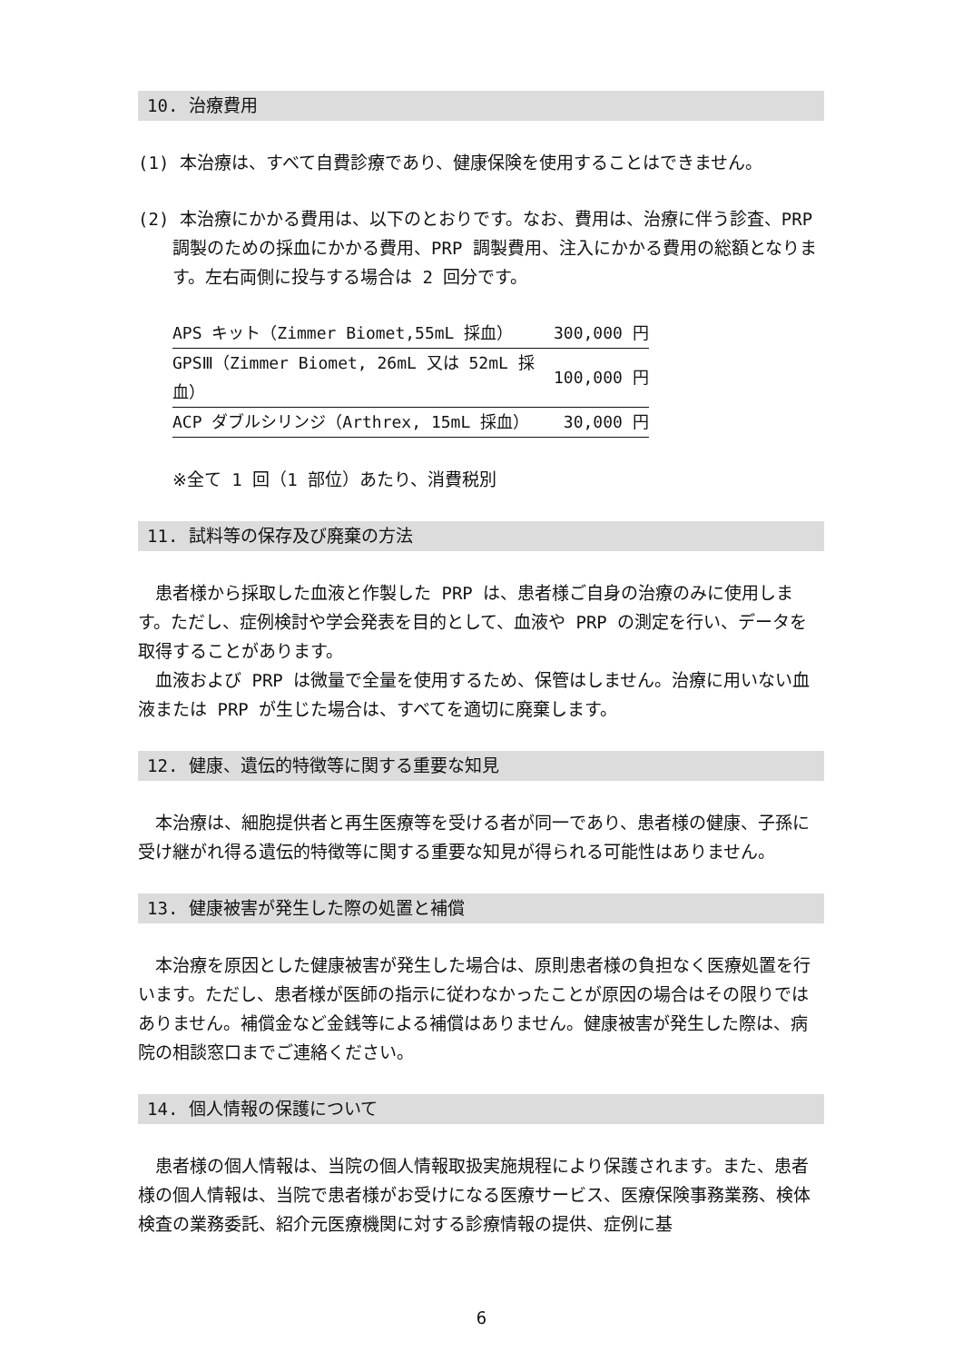10. 治療費用
(1) 本治療は、すべて自費診療であり、健康保険を使用することはできません。
(2) 本治療にかかる費用は、以下のとおりです。なお、費用は、治療に伴う診査、PRP 調製のための採血にかかる費用、PRP 調製費用、注入にかかる費用の総額となります。左右両側に投与する場合は 2 回分です。
| APS キット（Zimmer Biomet,55mL 採血） | 300,000 円 |
| GPSⅢ（Zimmer Biomet, 26mL 又は 52mL 採血） | 100,000 円 |
| ACP ダブルシリンジ（Arthrex, 15mL 採血） | 30,000 円 |
※全て 1 回（1 部位）あたり、消費税別
11. 試料等の保存及び廃棄の方法
　患者様から採取した血液と作製した PRP は、患者様ご自身の治療のみに使用します。ただし、症例検討や学会発表を目的として、血液や PRP の測定を行い、データを取得することがあります。
　血液および PRP は微量で全量を使用するため、保管はしません。治療に用いない血液または PRP が生じた場合は、すべてを適切に廃棄します。
12. 健康、遺伝的特徴等に関する重要な知見
　本治療は、細胞提供者と再生医療等を受ける者が同一であり、患者様の健康、子孫に受け継がれ得る遺伝的特徴等に関する重要な知見が得られる可能性はありません。
13. 健康被害が発生した際の処置と補償
　本治療を原因とした健康被害が発生した場合は、原則患者様の負担なく医療処置を行います。ただし、患者様が医師の指示に従わなかったことが原因の場合はその限りではありません。補償金など金銭等による補償はありません。健康被害が発生した際は、病院の相談窓口までご連絡ください。
14. 個人情報の保護について
　患者様の個人情報は、当院の個人情報取扱実施規程により保護されます。また、患者様の個人情報は、当院で患者様がお受けになる医療サービス、医療保険事務業務、検体検査の業務委託、紹介元医療機関に対する診療情報の提供、症例に基
6